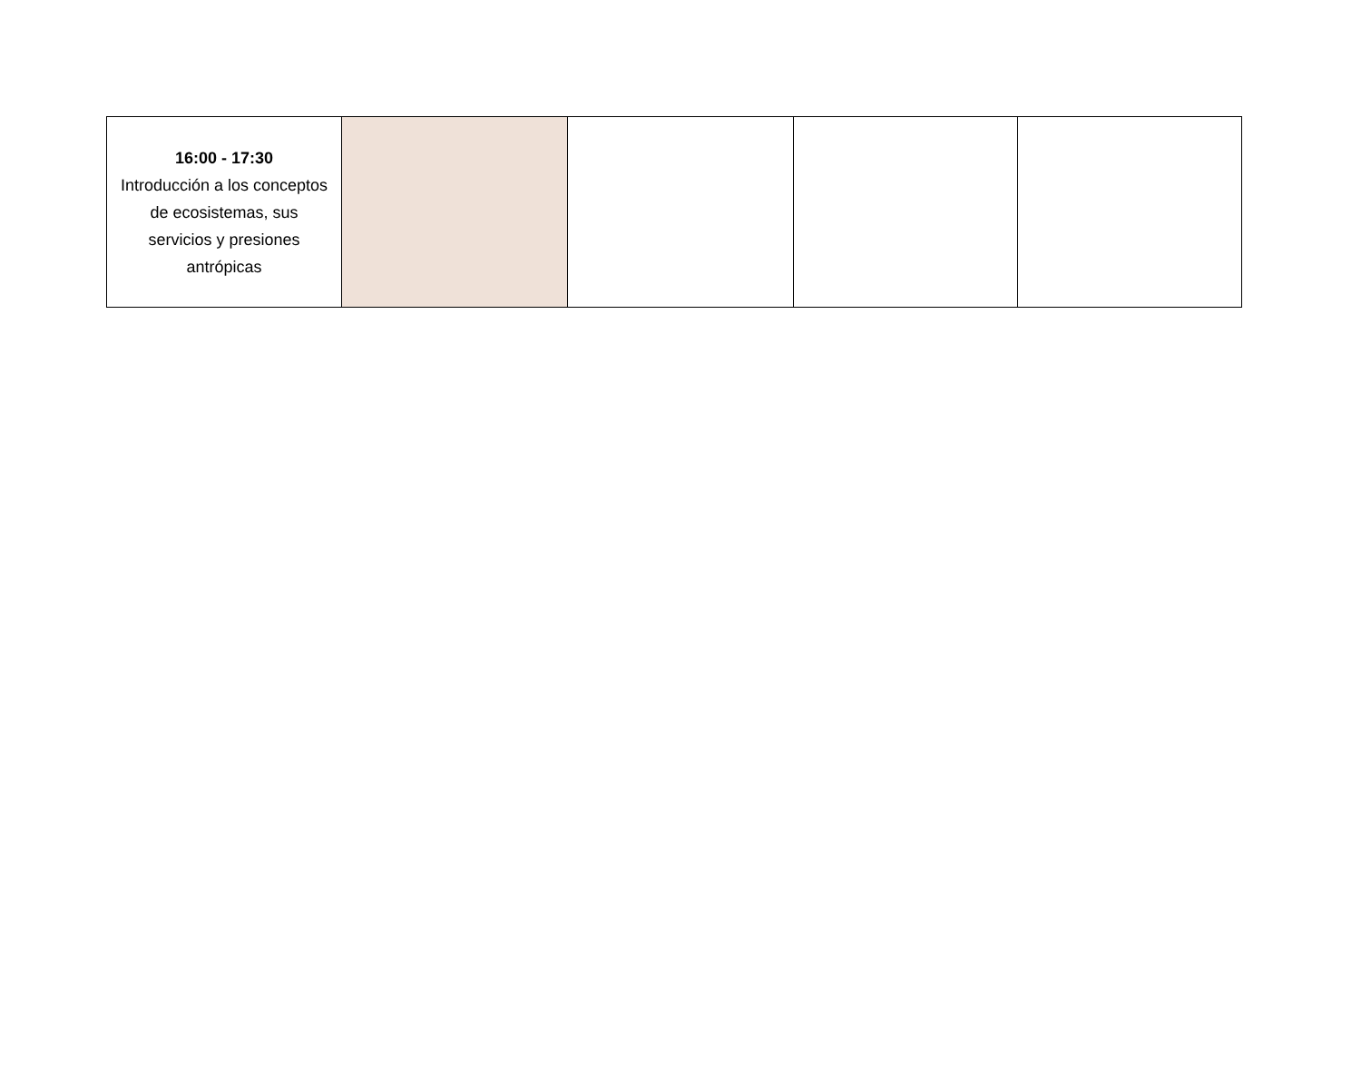| 16:00 - 17:30 Introducción a los conceptos de ecosistemas, sus servicios y presiones antrópicas | | | | |